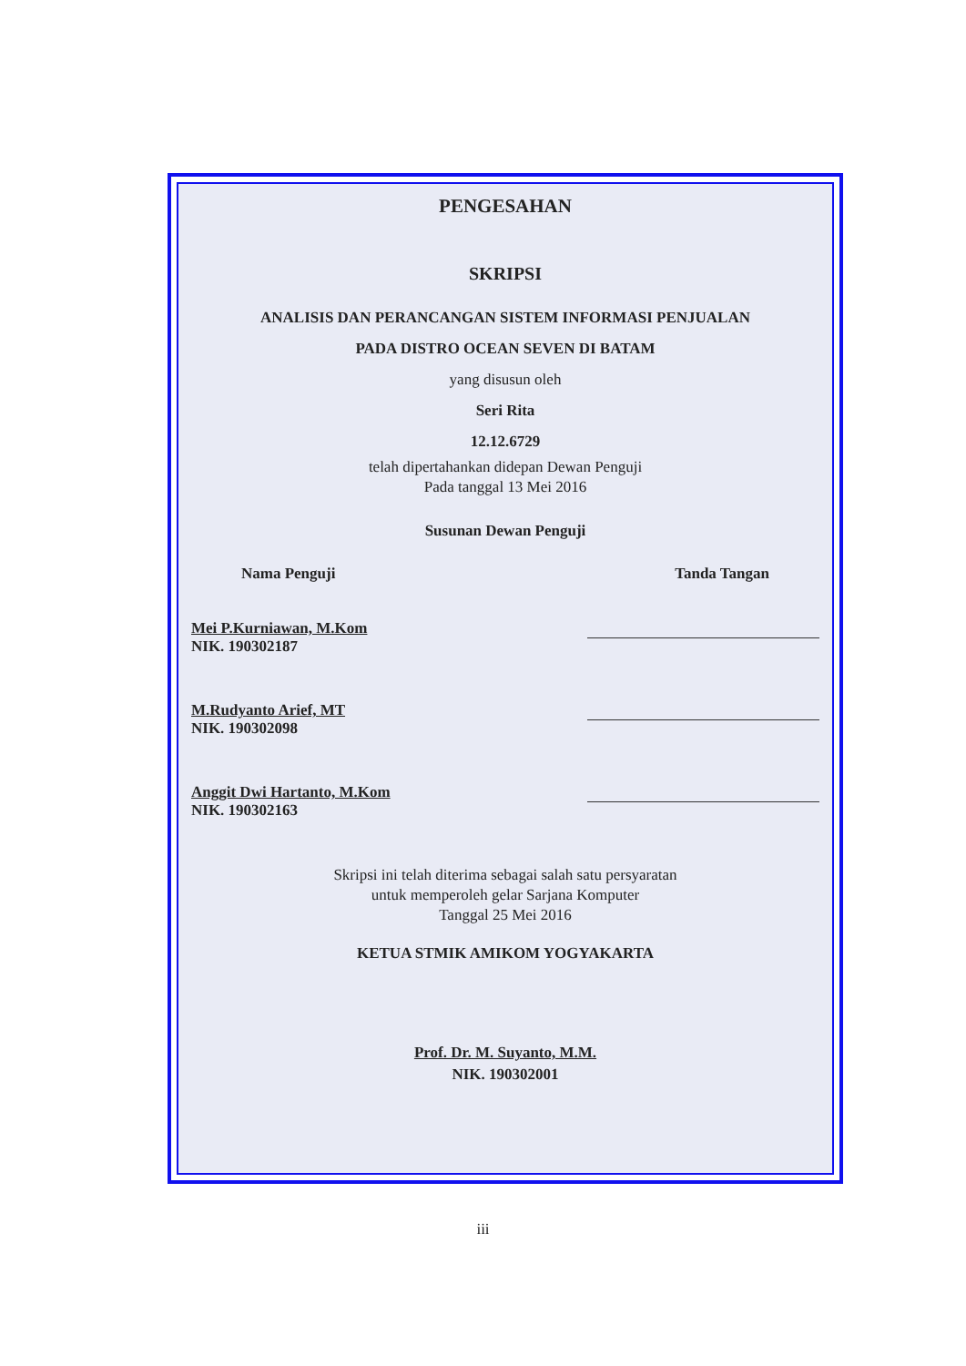PENGESAHAN
SKRIPSI
ANALISIS DAN PERANCANGAN SISTEM INFORMASI PENJUALAN
PADA DISTRO OCEAN SEVEN DI BATAM
yang disusun oleh
Seri Rita
12.12.6729
telah dipertahankan didepan Dewan Penguji
Pada tanggal 13 Mei 2016
Susunan Dewan Penguji
Nama Penguji Tanda Tangan
Mei P.Kurniawan, M.Kom
NIK. 190302187
M.Rudyanto Arief, MT
NIK. 190302098
Anggit Dwi Hartanto, M.Kom
NIK. 190302163
Skripsi ini telah diterima sebagai salah satu persyaratan
untuk memperoleh gelar Sarjana Komputer
Tanggal 25 Mei 2016
KETUA STMIK AMIKOM YOGYAKARTA
Prof. Dr. M. Suyanto, M.M.
NIK. 190302001
iii